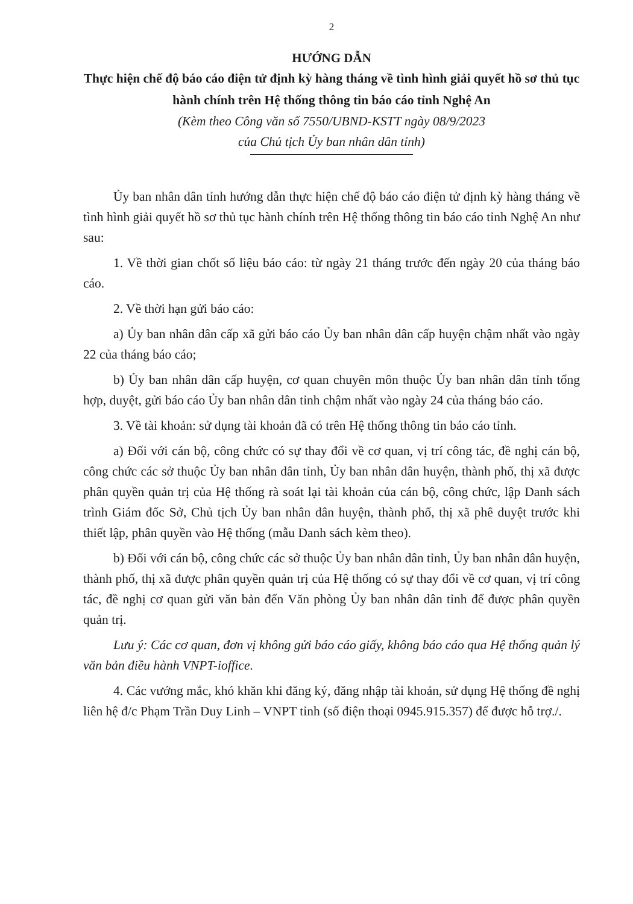2
HƯỚNG DẪN
Thực hiện chế độ báo cáo điện tử định kỳ hàng tháng về tình hình giải quyết hồ sơ thủ tục hành chính trên Hệ thống thông tin báo cáo tỉnh Nghệ An
(Kèm theo Công văn số 7550/UBND-KSTT ngày 08/9/2023
của Chủ tịch Ủy ban nhân dân tỉnh)
Ủy ban nhân dân tỉnh hướng dẫn thực hiện chế độ báo cáo điện tử định kỳ hàng tháng về tình hình giải quyết hồ sơ thủ tục hành chính trên Hệ thống thông tin báo cáo tỉnh Nghệ An như sau:
1. Về thời gian chốt số liệu báo cáo: từ ngày 21 tháng trước đến ngày 20 của tháng báo cáo.
2. Về thời hạn gửi báo cáo:
a) Ủy ban nhân dân cấp xã gửi báo cáo Ủy ban nhân dân cấp huyện chậm nhất vào ngày 22 của tháng báo cáo;
b) Ủy ban nhân dân cấp huyện, cơ quan chuyên môn thuộc Ủy ban nhân dân tỉnh tổng hợp, duyệt, gửi báo cáo Ủy ban nhân dân tỉnh chậm nhất vào ngày 24 của tháng báo cáo.
3. Về tài khoản: sử dụng tài khoản đã có trên Hệ thống thông tin báo cáo tỉnh.
a) Đối với cán bộ, công chức có sự thay đổi về cơ quan, vị trí công tác, đề nghị cán bộ, công chức các sở thuộc Ủy ban nhân dân tỉnh, Ủy ban nhân dân huyện, thành phố, thị xã được phân quyền quản trị của Hệ thống rà soát lại tài khoản của cán bộ, công chức, lập Danh sách trình Giám đốc Sở, Chủ tịch Ủy ban nhân dân huyện, thành phố, thị xã phê duyệt trước khi thiết lập, phân quyền vào Hệ thống (mẫu Danh sách kèm theo).
b) Đối với cán bộ, công chức các sở thuộc Ủy ban nhân dân tỉnh, Ủy ban nhân dân huyện, thành phố, thị xã được phân quyền quản trị của Hệ thống có sự thay đổi về cơ quan, vị trí công tác, đề nghị cơ quan gửi văn bản đến Văn phòng Ủy ban nhân dân tỉnh để được phân quyền quản trị.
Lưu ý: Các cơ quan, đơn vị không gửi báo cáo giấy, không báo cáo qua Hệ thống quản lý văn bản điều hành VNPT-ioffice.
4. Các vướng mắc, khó khăn khi đăng ký, đăng nhập tài khoản, sử dụng Hệ thống đề nghị liên hệ đ/c Phạm Trần Duy Linh – VNPT tỉnh (số điện thoại 0945.915.357) để được hỗ trợ./.